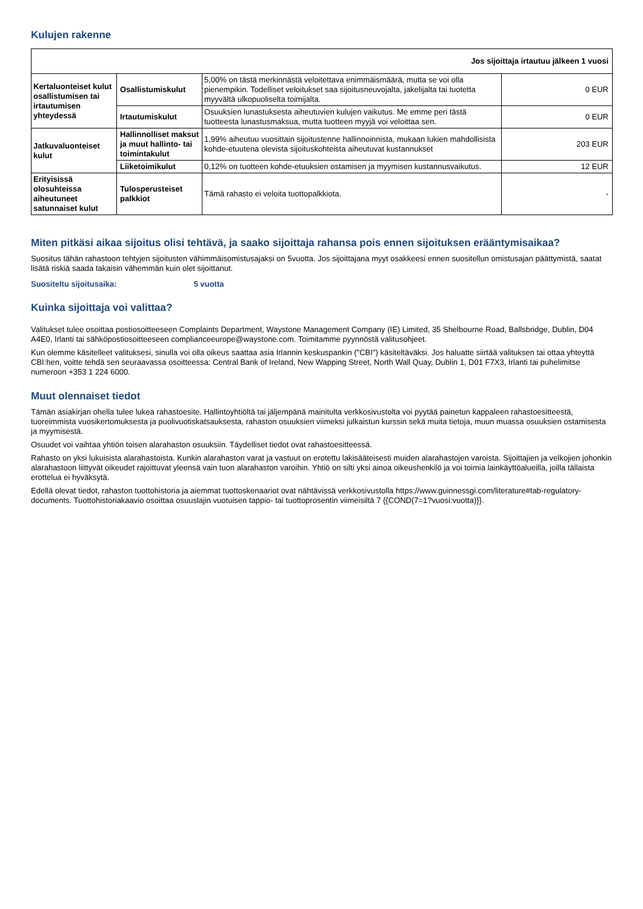Kulujen rakenne
| Jos sijoittaja irtautuu jälkeen 1 vuosi | | | |
| Kertaluonteiset kulut osallistumisen tai irtautumisen yhteydessä | Osallistumiskulut | 5,00% on tästä merkinnästä veloitettava enimmäismäärä, mutta se voi olla pienempikin. Todelliset veloitukset saa sijoitusneuvojalta, jakelijalta tai tuotetta myyvältä ulkopuoliselta toimijalta. | 0 EUR |
| | Irtautumiskulut | Osuuksien lunastuksesta aiheutuvien kulujen vaikutus. Me emme peri tästä tuotteesta lunastusmaksua, mutta tuotteen myyjä voi veloittaa sen. | 0 EUR |
| Jatkuvaluonteiset kulut | Hallinnolliset maksut ja muut hallinto- tai toimintakulut | 1,99% aiheutuu vuosittain sijoitustenne hallinnoinnista, mukaan lukien mahdollisista kohde-etuutena olevista sijoituskohteista aiheutuvat kustannukset | 203 EUR |
| | Liiketoimikulut | 0,12% on tuotteen kohde-etuuksien ostamisen ja myymisen kustannusvaikutus. | 12 EUR |
| Erityisissä olosuhteissa aiheutuneet satunnaiset kulut | Tulosperusteiset palkkiot | Tämä rahasto ei veloita tuottopalkkiota. | - |
Miten pitkäsi aikaa sijoitus olisi tehtävä, ja saako sijoittaja rahansa pois ennen sijoituksen erääntymisaikaa?
Suositus tähän rahastoon tehtyjen sijoitusten vähimmäisomistusajaksi on 5vuotta. Jos sijoittajana myyt osakkeesi ennen suositellun omistusajan päättymistä, saatat lisätä riskiä saada takaisin vähemmän kuin olet sijoittanut.
Suositeltu sijoitusaika: 5 vuotta
Kuinka sijoittaja voi valittaa?
Valitukset tulee osoittaa postiosoitteeseen Complaints Department, Waystone Management Company (IE) Limited, 35 Shelbourne Road, Ballsbridge, Dublin, D04 A4E0, Irlanti tai sähköpostiosoitteeseen complianceeurope@waystone.com. Toimitamme pyynnöstä valitusohjeet.
Kun olemme käsitelleet valituksesi, sinulla voi olla oikeus saattaa asia Irlannin keskuspankin ("CBI") käsiteltäväksi. Jos haluatte siirtää valituksen tai ottaa yhteyttä CBI:hen, voitte tehdä sen seuraavassa osoitteessa: Central Bank of Ireland, New Wapping Street, North Wall Quay, Dublin 1, D01 F7X3, Irlanti tai puhelimitse numeroon +353 1 224 6000.
Muut olennaiset tiedot
Tämän asiakirjan ohella tulee lukea rahastoesite. Hallintoyhtiöltä tai jäljempänä mainitulta verkkosivustolta voi pyytää painetun kappaleen rahastoesitteestä, tuoreimmista vuosikertomuksesta ja puolivuotiskatsauksesta, rahaston osuuksien viimeksi julkaistun kurssin sekä muita tietoja, muun muassa osuuksien ostamisesta ja myymisestä.
Osuudet voi vaihtaa yhtiön toisen alarahaston osuuksiin. Täydelliset tiedot ovat rahastoesitteessä.
Rahasto on yksi lukuisista alarahastoista. Kunkin alarahaston varat ja vastuut on erotettu lakisääteisesti muiden alarahastojen varoista. Sijoittajien ja velkojien johonkin alarahastoon liittyvät oikeudet rajoittuvat yleensä vain tuon alarahaston varoihin. Yhtiö on silti yksi ainoa oikeushenkilö ja voi toimia lainkäyttöalueilla, joilla tällaista erottelua ei hyväksytä.
Edellä olevat tiedot, rahaston tuottohistoria ja aiemmat tuottoskenaariot ovat nähtävissä verkkosivustolla https://www.guinnessgi.com/literature#tab-regulatory-documents. Tuottohistoriakaavio osoittaa osuuslajin vuotuisen tappio- tai tuottoprosentin viimeisiltä 7 {{COND(7=1?vuosi:vuotta)}}.